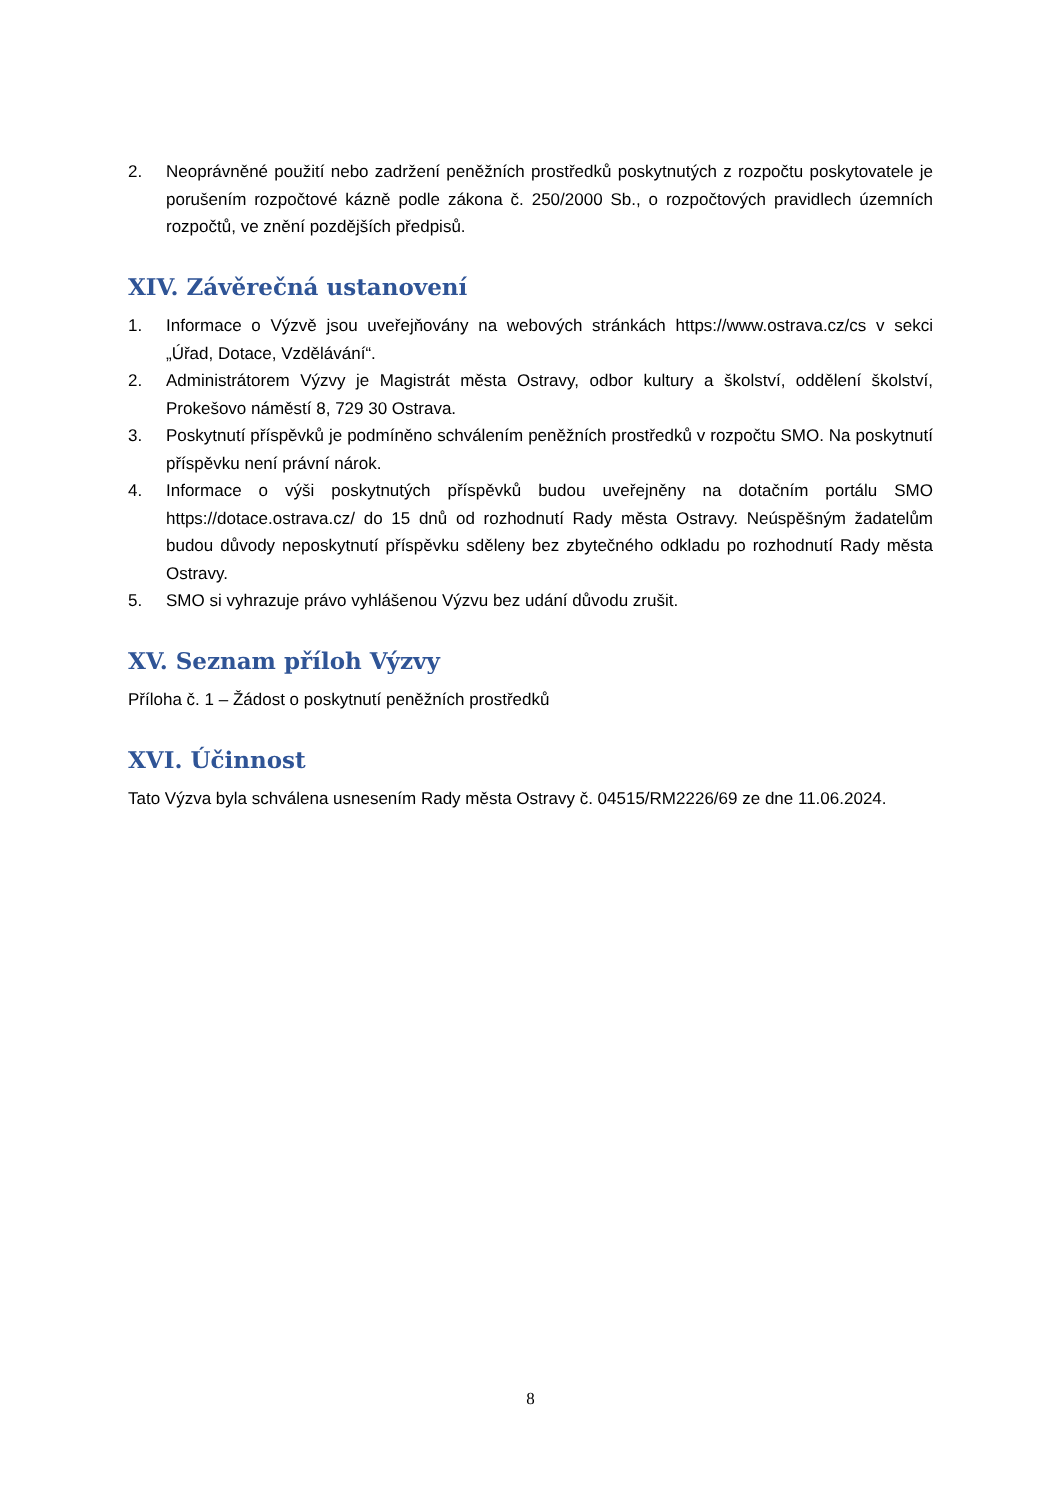2. Neoprávněné použití nebo zadržení peněžních prostředků poskytnutých z rozpočtu poskytovatele je porušením rozpočtové kázně podle zákona č. 250/2000 Sb., o rozpočtových pravidlech územních rozpočtů, ve znění pozdějších předpisů.
XIV. Závěrečná ustanovení
1. Informace o Výzvě jsou uveřejňovány na webových stránkách https://www.ostrava.cz/cs v sekci „Úřad, Dotace, Vzdělávání“.
2. Administrátorem Výzvy je Magistrát města Ostravy, odbor kultury a školství, oddělení školství, Prokešovo náměstí 8, 729 30 Ostrava.
3. Poskytnutí příspěvků je podmíněno schválením peněžních prostředků v rozpočtu SMO. Na poskytnutí příspěvku není právní nárok.
4. Informace o výši poskytnutých příspěvků budou uveřejněny na dotačním portálu SMO https://dotace.ostrava.cz/ do 15 dnů od rozhodnutí Rady města Ostravy. Neúspěšným žadatelům budou důvody neposkytnutí příspěvku sděleny bez zbytečného odkladu po rozhodnutí Rady města Ostravy.
5. SMO si vyhrazuje právo vyhlášenou Výzvu bez udání důvodu zrušit.
XV. Seznam příloh Výzvy
Příloha č. 1 – Žádost o poskytnutí peněžních prostředků
XVI. Účinnost
Tato Výzva byla schválena usnesením Rady města Ostravy č. 04515/RM2226/69 ze dne 11.06.2024.
8